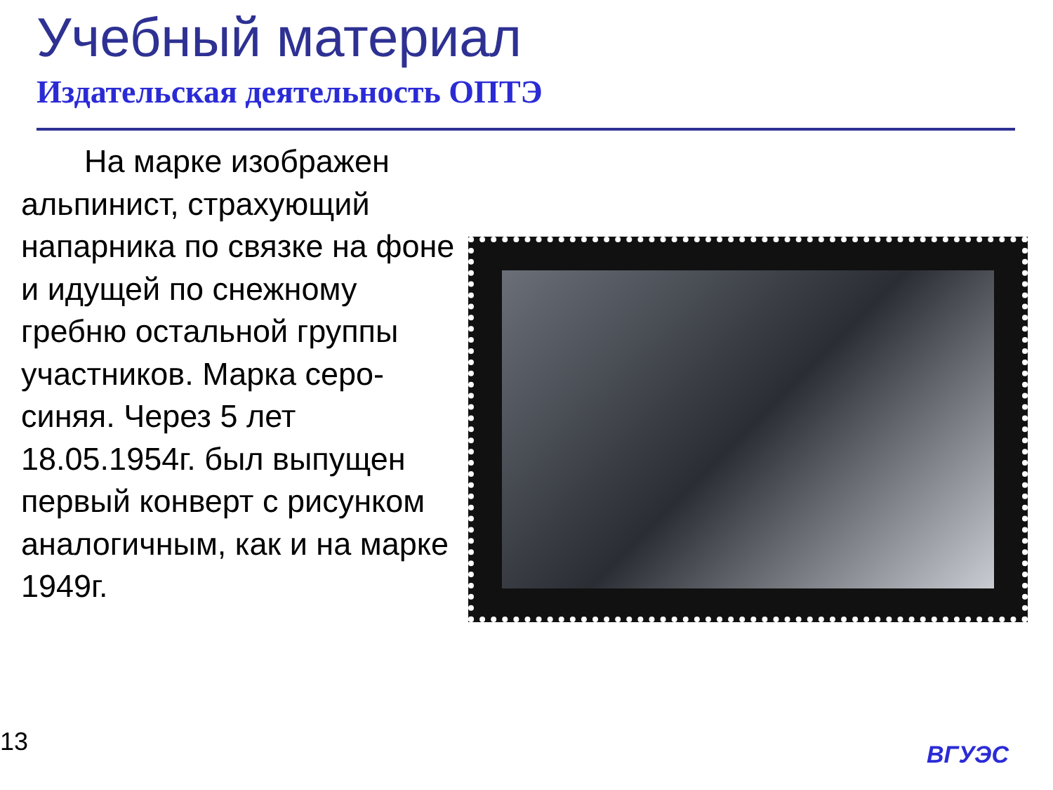Учебный материал
Издательская деятельность ОПТЭ
  На марке изображен альпинист, страхующий напарника по связке на фоне и идущей по снежному гребню остальной группы участников. Марка серо-синяя. Через 5 лет 18.05.1954г. был выпущен первый конверт с рисунком аналогичным, как и на марке 1949г.
13 ВГУЭС